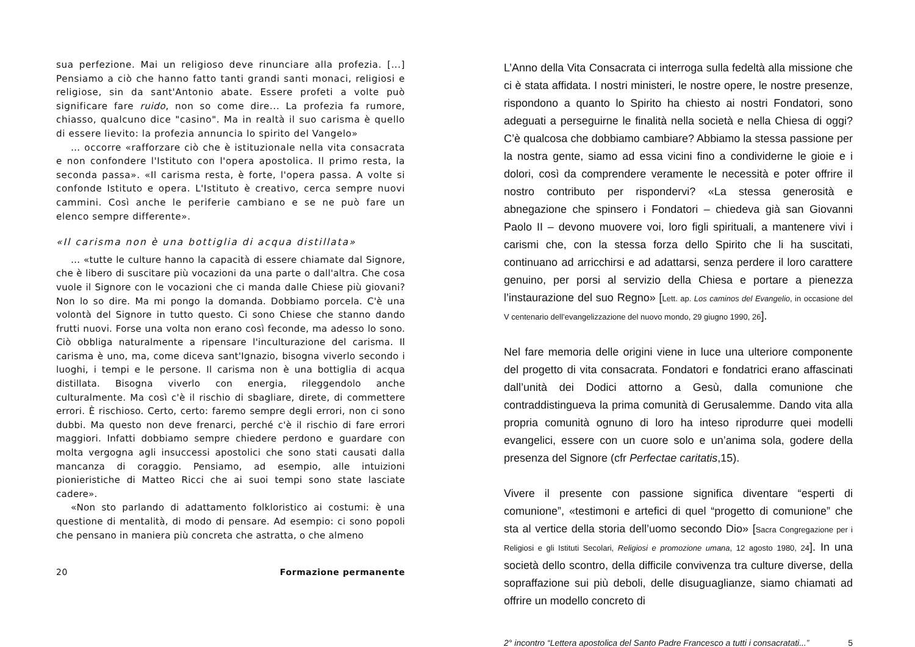sua perfezione. Mai un religioso deve rinunciare alla profezia. [...] Pensiamo a ciò che hanno fatto tanti grandi santi monaci, religiosi e religiose, sin da sant'Antonio abate. Essere profeti a volte può significare fare ruido, non so come dire... La profezia fa rumore, chiasso, qualcuno dice "casino". Ma in realtà il suo carisma è quello di essere lievito: la profezia annuncia lo spirito del Vangelo»
… occorre «rafforzare ciò che è istituzionale nella vita consacrata e non confondere l'Istituto con l'opera apostolica. Il primo resta, la seconda passa». «Il carisma resta, è forte, l'opera passa. A volte si confonde Istituto e opera. L'Istituto è creativo, cerca sempre nuovi cammini. Così anche le periferie cambiano e se ne può fare un elenco sempre differente».
«Il carisma non è una bottiglia di acqua distillata»
… «tutte le culture hanno la capacità di essere chiamate dal Signore, che è libero di suscitare più vocazioni da una parte o dall'altra. Che cosa vuole il Signore con le vocazioni che ci manda dalle Chiese più giovani? Non lo so dire. Ma mi pongo la domanda. Dobbiamo porcela. C'è una volontà del Signore in tutto questo. Ci sono Chiese che stanno dando frutti nuovi. Forse una volta non erano così feconde, ma adesso lo sono. Ciò obbliga naturalmente a ripensare l'inculturazione del carisma. Il carisma è uno, ma, come diceva sant'Ignazio, bisogna viverlo secondo i luoghi, i tempi e le persone. Il carisma non è una bottiglia di acqua distillata. Bisogna viverlo con energia, rileggendolo anche culturalmente. Ma così c'è il rischio di sbagliare, direte, di commettere errori. È rischioso. Certo, certo: faremo sempre degli errori, non ci sono dubbi. Ma questo non deve frenarci, perché c'è il rischio di fare errori maggiori. Infatti dobbiamo sempre chiedere perdono e guardare con molta vergogna agli insuccessi apostolici che sono stati causati dalla mancanza di coraggio. Pensiamo, ad esempio, alle intuizioni pionieristiche di Matteo Ricci che ai suoi tempi sono state lasciate cadere».
«Non sto parlando di adattamento folkloristico ai costumi: è una questione di mentalità, di modo di pensare. Ad esempio: ci sono popoli che pensano in maniera più concreta che astratta, o che almeno
20 Formazione permanente
L’Anno della Vita Consacrata ci interroga sulla fedeltà alla missione che ci è stata affidata. I nostri ministeri, le nostre opere, le nostre presenze, rispondono a quanto lo Spirito ha chiesto ai nostri Fondatori, sono adeguati a perseguirne le finalità nella società e nella Chiesa di oggi? C’è qualcosa che dobbiamo cambiare? Abbiamo la stessa passione per la nostra gente, siamo ad essa vicini fino a condividerne le gioie e i dolori, così da comprendere veramente le necessità e poter offrire il nostro contributo per rispondervi? «La stessa generosità e abnegazione che spinsero i Fondatori – chiedeva già san Giovanni Paolo II – devono muovere voi, loro figli spirituali, a mantenere vivi i carismi che, con la stessa forza dello Spirito che li ha suscitati, continuano ad arricchirsi e ad adattarsi, senza perdere il loro carattere genuino, per porsi al servizio della Chiesa e portare a pienezza l’instaurazione del suo Regno» [Lett. ap. Los caminos del Evangelio, in occasione del V centenario dell’evangelizzazione del nuovo mondo, 29 giugno 1990, 26].
Nel fare memoria delle origini viene in luce una ulteriore componente del progetto di vita consacrata. Fondatori e fondatrici erano affascinati dall’unità dei Dodici attorno a Gesù, dalla comunione che contraddistingueva la prima comunità di Gerusalemme. Dando vita alla propria comunità ognuno di loro ha inteso riprodurre quei modelli evangelici, essere con un cuore solo e un’anima sola, godere della presenza del Signore (cfr Perfectae caritatis,15).
Vivere il presente con passione significa diventare “esperti di comunione”, «testimoni e artefici di quel “progetto di comunione” che sta al vertice della storia dell’uomo secondo Dio» [Sacra Congregazione per i Religiosi e gli Istituti Secolari, Religiosi e promozione umana, 12 agosto 1980, 24]. In una società dello scontro, della difficile convivenza tra culture diverse, della sopraffazione sui più deboli, delle disuguaglianze, siamo chiamati ad offrire un modello concreto di
2° incontro “Lettera apostolica del Santo Padre Francesco a tutti i consacratati...” 5